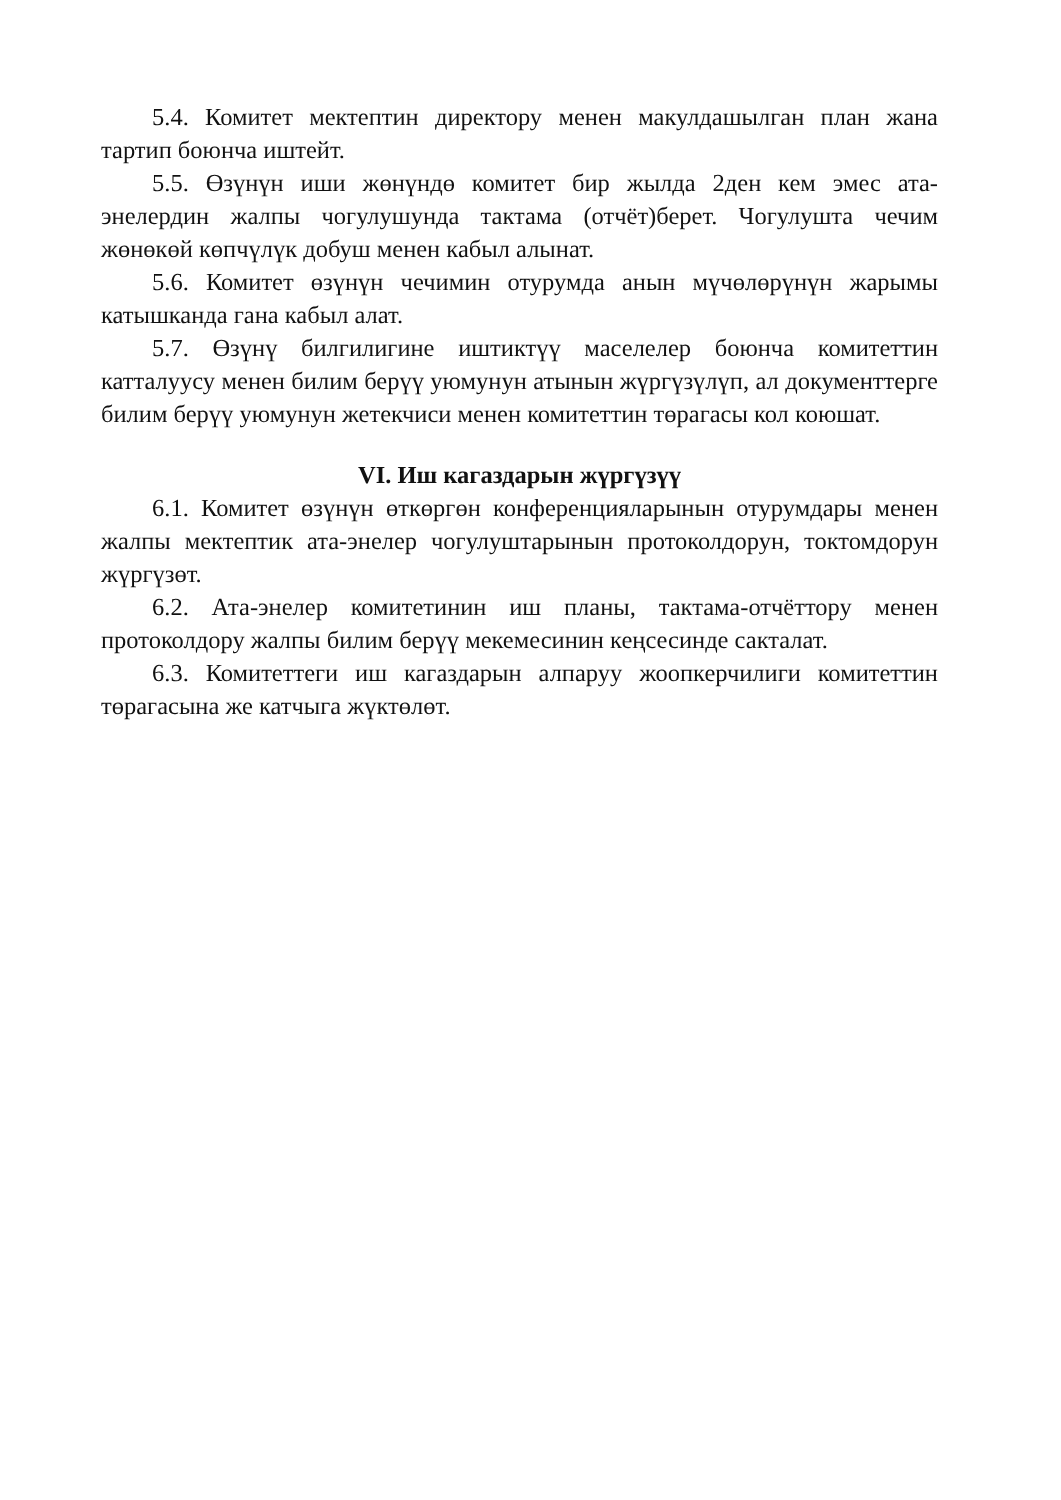5.4. Комитет мектептин директору менен макулдашылган план жана тартип боюнча иштейт.
5.5. Өзүнүн иши жөнүндө комитет бир жылда 2ден кем эмес ата-энелердин жалпы чогулушунда тактама (отчёт)берет. Чогулушта чечим жөнөкөй көпчүлүк добуш менен кабыл алынат.
5.6. Комитет өзүнүн чечимин отурумда анын мүчөлөрүнүн жарымы катышканда гана кабыл алат.
5.7. Өзүнү билгилигине иштиктүү маселелер боюнча комитеттин катталуусу менен билим берүү уюмунун атынын жүргүзүлүп, ал документтерге билим берүү уюмунун жетекчиси менен комитеттин төрагасы кол коюшат.
VI. Иш кагаздарын жүргүзүү
6.1. Комитет өзүнүн өткөргөн конференцияларынын отурумдары менен жалпы мектептик ата-энелер чогулуштарынын протоколдорун, токтомдорун жүргүзөт.
6.2. Ата-энелер комитетинин иш планы, тактама-отчёттору менен протоколдору жалпы билим берүү мекемесинин кеңсесинде сакталат.
6.3. Комитеттеги иш кагаздарын алпаруу жоопкерчилиги комитеттин төрагасына же катчыга жүктөлөт.